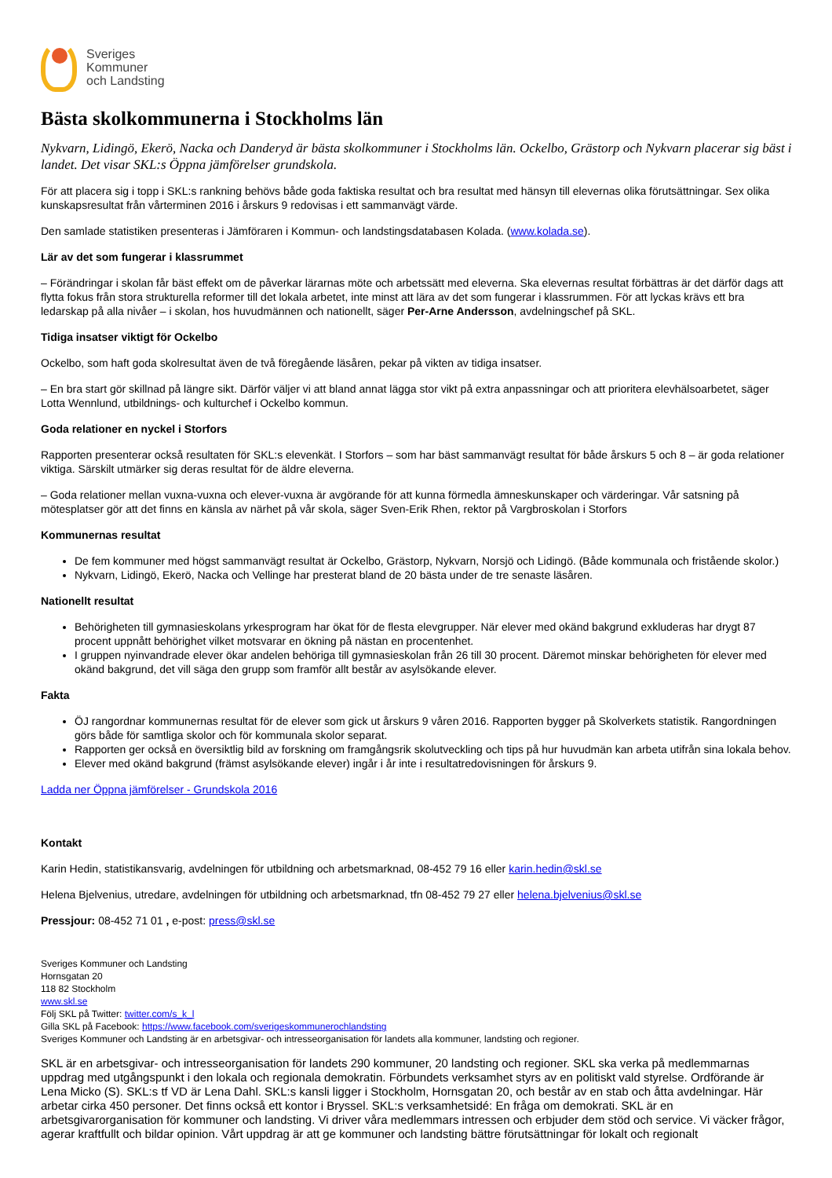Sveriges
Kommuner
och Landsting
Bästa skolkommunerna i Stockholms län
Nykvarn, Lidingö, Ekerö, Nacka och Danderyd är bästa skolkommuner i Stockholms län. Ockelbo, Grästorp och Nykvarn placerar sig bäst i landet. Det visar SKL:s Öppna jämförelser grundskola.
För att placera sig i topp i SKL:s rankning behövs både goda faktiska resultat och bra resultat med hänsyn till elevernas olika förutsättningar. Sex olika kunskapsresultat från vårterminen 2016 i årskurs 9 redovisas i ett sammanvägt värde.
Den samlade statistiken presenteras i Jämföraren i Kommun- och landstingsdatabasen Kolada. (www.kolada.se).
Lär av det som fungerar i klassrummet
– Förändringar i skolan får bäst effekt om de påverkar lärarnas möte och arbetssätt med eleverna. Ska elevernas resultat förbättras är det därför dags att flytta fokus från stora strukturella reformer till det lokala arbetet, inte minst att lära av det som fungerar i klassrummen. För att lyckas krävs ett bra ledarskap på alla nivåer – i skolan, hos huvudmännen och nationellt, säger Per-Arne Andersson, avdelningschef på SKL.
Tidiga insatser viktigt för Ockelbo
Ockelbo, som haft goda skolresultat även de två föregående läsåren, pekar på vikten av tidiga insatser.
– En bra start gör skillnad på längre sikt. Därför väljer vi att bland annat lägga stor vikt på extra anpassningar och att prioritera elevhälsoarbetet, säger Lotta Wennlund, utbildnings- och kulturchef i Ockelbo kommun.
Goda relationer en nyckel i Storfors
Rapporten presenterar också resultaten för SKL:s elevenkät. I Storfors – som har bäst sammanvägt resultat för både årskurs 5 och 8 – är goda relationer viktiga. Särskilt utmärker sig deras resultat för de äldre eleverna.
– Goda relationer mellan vuxna-vuxna och elever-vuxna är avgörande för att kunna förmedla ämneskunskaper och värderingar. Vår satsning på mötesplatser gör att det finns en känsla av närhet på vår skola, säger Sven-Erik Rhen, rektor på Vargbroskolan i Storfors
Kommunernas resultat
De fem kommuner med högst sammanvägt resultat är Ockelbo, Grästorp, Nykvarn, Norsjö och Lidingö. (Både kommunala och fristående skolor.)
Nykvarn, Lidingö, Ekerö, Nacka och Vellinge har presterat bland de 20 bästa under de tre senaste läsåren.
Nationellt resultat
Behörigheten till gymnasieskolans yrkesprogram har ökat för de flesta elevgrupper. När elever med okänd bakgrund exkluderas har drygt 87 procent uppnått behörighet vilket motsvarar en ökning på nästan en procentenhet.
I gruppen nyinvandrade elever ökar andelen behöriga till gymnasieskolan från 26 till 30 procent. Däremot minskar behörigheten för elever med okänd bakgrund, det vill säga den grupp som framför allt består av asylsökande elever.
Fakta
ÖJ rangordnar kommunernas resultat för de elever som gick ut årskurs 9 våren 2016. Rapporten bygger på Skolverkets statistik. Rangordningen görs både för samtliga skolor och för kommunala skolor separat.
Rapporten ger också en översiktlig bild av forskning om framgångsrik skolutveckling och tips på hur huvudmän kan arbeta utifrån sina lokala behov.
Elever med okänd bakgrund (främst asylsökande elever) ingår i år inte i resultatredovisningen för årskurs 9.
Ladda ner Öppna jämförelser - Grundskola 2016
Kontakt
Karin Hedin, statistikansvarig, avdelningen för utbildning och arbetsmarknad, 08-452 79 16 eller karin.hedin@skl.se
Helena Bjelvenius, utredare, avdelningen för utbildning och arbetsmarknad, tfn 08-452 79 27 eller helena.bjelvenius@skl.se
Pressjour: 08-452 71 01 , e-post: press@skl.se
Sveriges Kommuner och Landsting
Hornsgatan 20
118 82 Stockholm
www.skl.se
Följ SKL på Twitter: twitter.com/s_k_l
Gilla SKL på Facebook: https://www.facebook.com/sverigeskommunerochlandsting
Sveriges Kommuner och Landsting är en arbetsgivar- och intresseorganisation för landets alla kommuner, landsting och regioner.
SKL är en arbetsgivar- och intresseorganisation för landets 290 kommuner, 20 landsting och regioner. SKL ska verka på medlemmarnas uppdrag med utgångspunkt i den lokala och regionala demokratin. Förbundets verksamhet styrs av en politiskt vald styrelse. Ordförande är Lena Micko (S). SKL:s tf VD är Lena Dahl. SKL:s kansli ligger i Stockholm, Hornsgatan 20, och består av en stab och åtta avdelningar. Här arbetar cirka 450 personer. Det finns också ett kontor i Bryssel. SKL:s verksamhetsidé: En fråga om demokrati. SKL är en arbetsgivarorganisation för kommuner och landsting. Vi driver våra medlemmars intressen och erbjuder dem stöd och service. Vi väcker frågor, agerar kraftfullt och bildar opinion. Vårt uppdrag är att ge kommuner och landsting bättre förutsättningar för lokalt och regionalt